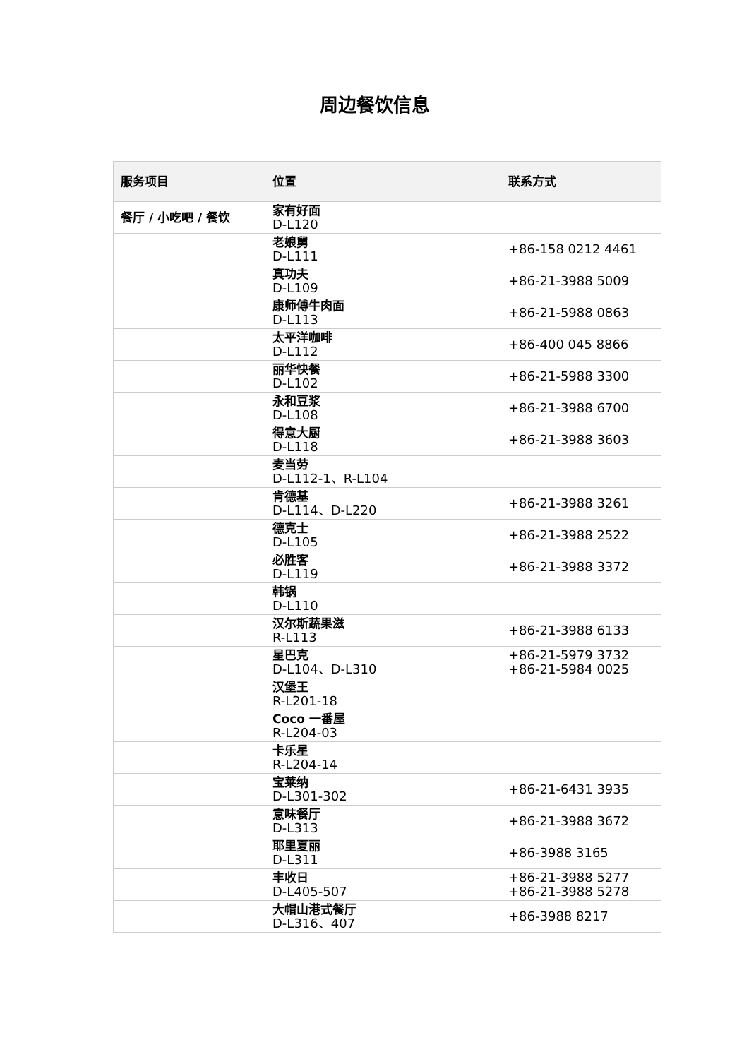周边餐饮信息
| 服务项目 | 位置 | 联系方式 |
| --- | --- | --- |
| 餐厅 / 小吃吧 / 餐饮 | 家有好面 D-L120 | |
| | 老娘舅 D-L111 | +86-158 0212 4461 |
| | 真功夫 D-L109 | +86-21-3988 5009 |
| | 康师傅牛肉面 D-L113 | +86-21-5988 0863 |
| | 太平洋咖啡 D-L112 | +86-400 045 8866 |
| | 丽华快餐 D-L102 | +86-21-5988 3300 |
| | 永和豆浆 D-L108 | +86-21-3988 6700 |
| | 得意大厨 D-L118 | +86-21-3988 3603 |
| | 麦当劳 D-L112-1、R-L104 | |
| | 肯德基 D-L114、D-L220 | +86-21-3988 3261 |
| | 德克士 D-L105 | +86-21-3988 2522 |
| | 必胜客 D-L119 | +86-21-3988 3372 |
| | 韩锅 D-L110 | |
| | 汉尔斯蔬果滋 R-L113 | +86-21-3988 6133 |
| | 星巴克 D-L104、D-L310 | +86-21-5979 3732 +86-21-5984 0025 |
| | 汉堡王 R-L201-18 | |
| | Coco 一番屋 R-L204-03 | |
| | 卡乐星 R-L204-14 | |
| | 宝莱纳 D-L301-302 | +86-21-6431 3935 |
| | 意味餐厅 D-L313 | +86-21-3988 3672 |
| | 耶里夏丽 D-L311 | +86-3988 3165 |
| | 丰收日 D-L405-507 | +86-21-3988 5277 +86-21-3988 5278 |
| | 大帽山港式餐厅 D-L316、407 | +86-3988 8217 |